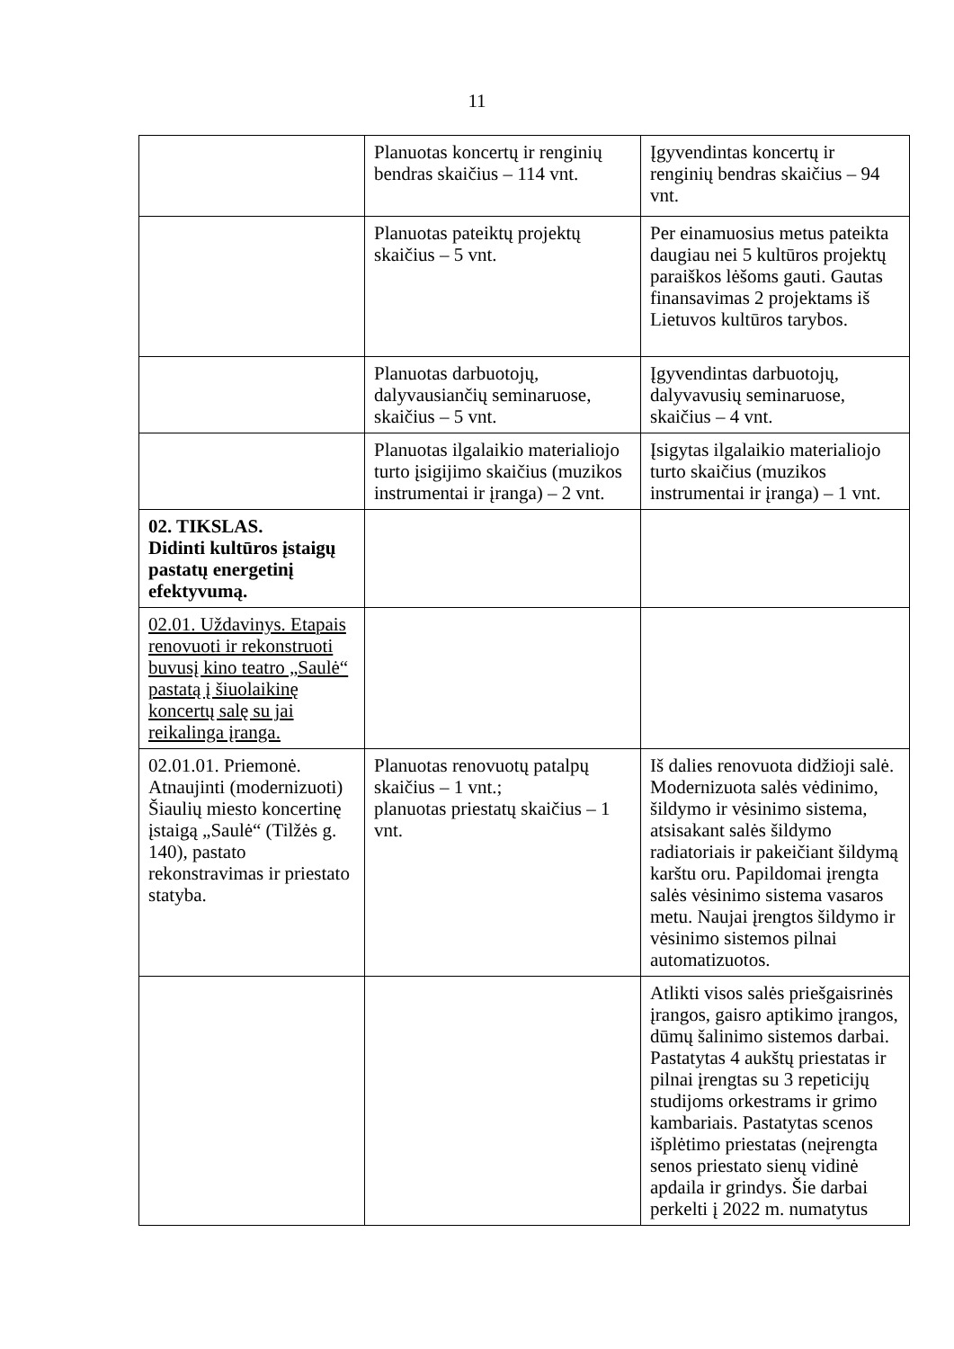11
| | Planuotas koncertų ir renginių bendras skaičius – 114 vnt. | Įgyvendintas koncertų ir renginių bendras skaičius – 94 vnt. |
| | Planuotas pateiktų projektų skaičius – 5 vnt. | Per einamuosius metus pateikta daugiau nei 5 kultūros projektų paraiškos lėšoms gauti. Gautas finansavimas 2 projektams iš Lietuvos kultūros tarybos. |
| | Planuotas darbuotojų, dalyvausiančių seminaruose, skaičius – 5 vnt. | Įgyvendintas darbuotojų, dalyvavusių seminaruose, skaičius – 4 vnt. |
| | Planuotas ilgalaikio materialiojo turto įsigijimo skaičius (muzikos instrumentai ir įranga) – 2 vnt. | Įsigytas ilgalaikio materialiojo turto skaičius (muzikos instrumentai ir įranga) – 1 vnt. |
| 02. TIKSLAS. Didinti kultūros įstaigų pastatų energetinį efektyvumą. | | |
| 02.01. Uždavinys. Etapais renovuoti ir rekonstruoti buvusį kino teatro „Saulė“ pastatą į šiuolaikinę koncertų salę su jai reikalinga įranga. | | |
| 02.01.01. Priemonė. Atnaujinti (modernizuoti) Šiaulių miesto koncertinę įstaigą „Saulė“ (Tilžės g. 140), pastato rekonstravimas ir priestato statyba. | Planuotas renovuotų patalpų skaičius – 1 vnt.; planuotas priestatų skaičius – 1 vnt. | Iš dalies renovuota didžioji salė. Modernizuota salės vėdinimo, šildymo ir vėsinimo sistema, atsisakant salės šildymo radiatoriais ir pakeičiant šildymą karštu oru. Papildomai įrengta salės vėsinimo sistema vasaros metu. Naujai įrengtos šildymo ir vėsinimo sistemos pilnai automatizuotos. |
| | | Atlikti visos salės priešgaisrinės įrangos, gaisro aptikimo įrangos, dūmų šalinimo sistemos darbai. Pastatytas 4 aukštų priestatas ir pilnai įrengtas su 3 repeticijų studijoms orkestrams ir grimo kambariais. Pastatytas scenos išplėtimo priestatas (neįrengta senos priestato sienų vidinė apdaila ir grindys. Šie darbai perkelti į 2022 m. numatytus |